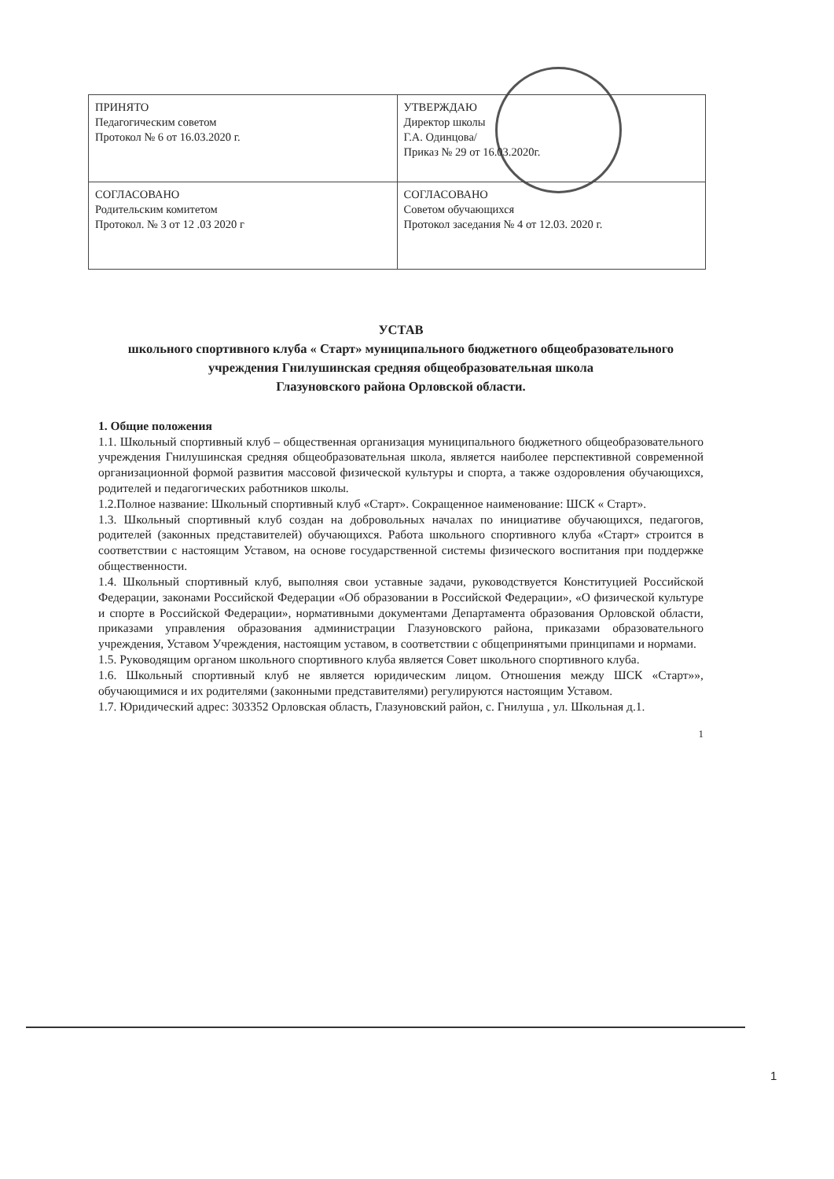| ПРИНЯТО Педагогическим советом Протокол № 6 от 16.03.2020 г. | УТВЕРЖДАЮ Директор школы Г.А. Одинцова/ Приказ № 29 от 16.03.2020г. |
| СОГЛАСОВАНО Родительским комитетом Протокол. № 3 от 12 .03 2020 г | СОГЛАСОВАНО Советом обучающихся Протокол заседания № 4 от 12.03. 2020 г. |
УСТАВ
школьного спортивного клуба « Старт» муниципального бюджетного общеобразовательного учреждения Гнилушинская средняя общеобразовательная школа
Глазуновского района Орловской области.
1. Общие положения
1.1. Школьный спортивный клуб – общественная организация муниципального бюджетного общеобразовательного учреждения Гнилушинская средняя общеобразовательная школа, является наиболее перспективной современной организационной формой развития массовой физической культуры и спорта, а также оздоровления обучающихся, родителей и педагогических работников школы.
1.2.Полное название: Школьный спортивный клуб «Старт». Сокращенное наименование: ШСК « Старт».
1.3. Школьный спортивный клуб создан на добровольных началах по инициативе обучающихся, педагогов, родителей (законных представителей) обучающихся. Работа школьного спортивного клуба «Старт» строится в соответствии с настоящим Уставом, на основе государственной системы физического воспитания при поддержке общественности.
1.4. Школьный спортивный клуб, выполняя свои уставные задачи, руководствуется Конституцией Российской Федерации, законами Российской Федерации «Об образовании в Российской Федерации», «О физической культуре и спорте в Российской Федерации», нормативными документами Департамента образования Орловской области, приказами управления образования администрации Глазуновского района, приказами образовательного учреждения, Уставом Учреждения, настоящим уставом, в соответствии с общепринятыми принципами и нормами.
1.5. Руководящим органом школьного спортивного клуба является Совет школьного спортивного клуба.
1.6. Школьный спортивный клуб не является юридическим лицом. Отношения между ШСК «Старт»», обучающимися и их родителями (законными представителями) регулируются настоящим Уставом.
1.7. Юридический адрес: 303352 Орловская область, Глазуновский район, с. Гнилуша , ул. Школьная д.1.
1
1